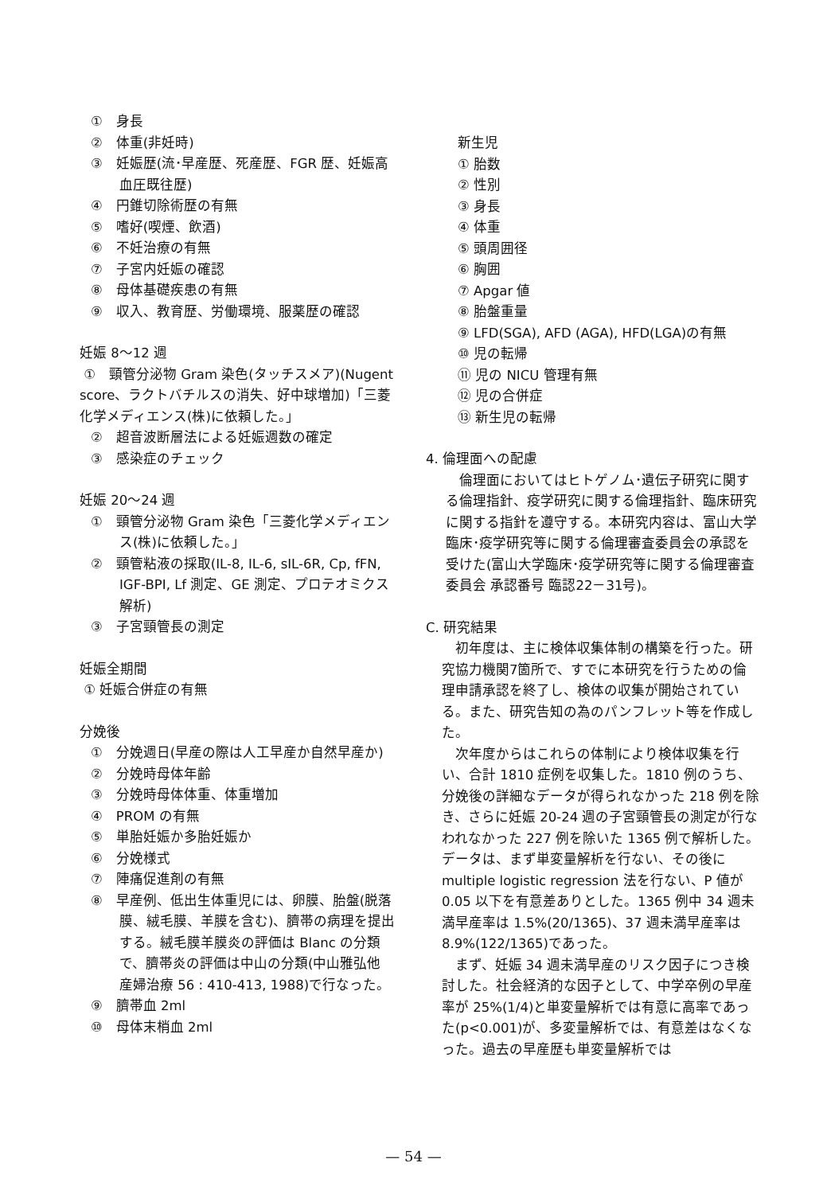①　身長
②　体重(非妊時)
③　妊娠歴(流･早産歴、死産歴、FGR 歴、妊娠高血圧既往歴)
④　円錐切除術歴の有無
⑤　嗜好(喫煙、飲酒)
⑥　不妊治療の有無
⑦　子宮内妊娠の確認
⑧　母体基礎疾患の有無
⑨　収入、教育歴、労働環境、服薬歴の確認
妊娠 8〜12 週
①　頸管分泌物 Gram 染色(タッチスメア)(Nugent score、ラクトバチルスの消失、好中球増加)「三菱化学メディエンス(株)に依頼した。」
②　超音波断層法による妊娠週数の確定
③　感染症のチェック
妊娠 20〜24 週
①　頸管分泌物 Gram 染色「三菱化学メディエンス(株)に依頼した。」
②　頸管粘液の採取(IL-8, IL-6, sIL-6R, Cp, fFN, IGF-BPI, Lf 測定、GE 測定、プロテオミクス解析)
③　子宮頸管長の測定
妊娠全期間
① 妊娠合併症の有無
分娩後
①　分娩週日(早産の際は人工早産か自然早産か)
②　分娩時母体年齢
③　分娩時母体体重、体重増加
④　PROM の有無
⑤　単胎妊娠か多胎妊娠か
⑥　分娩様式
⑦　陣痛促進剤の有無
⑧　早産例、低出生体重児には、卵膜、胎盤(脱落膜、絨毛膜、羊膜を含む)、臍帯の病理を提出する。絨毛膜羊膜炎の評価は Blanc の分類で、臍帯炎の評価は中山の分類(中山雅弘他 産婦治療 56 : 410-413, 1988)で行なった。
⑨　臍帯血 2ml
⑩　母体末梢血 2ml
新生児
① 胎数
② 性別
③ 身長
④ 体重
⑤ 頭周囲径
⑥ 胸囲
⑦ Apgar 値
⑧ 胎盤重量
⑨ LFD(SGA), AFD (AGA), HFD(LGA)の有無
⑩ 児の転帰
⑪ 児の NICU 管理有無
⑫ 児の合併症
⑬ 新生児の転帰
4. 倫理面への配慮
倫理面においてはヒトゲノム･遺伝子研究に関する倫理指針、疫学研究に関する倫理指針、臨床研究に関する指針を遵守する。本研究内容は、富山大学臨床･疫学研究等に関する倫理審査委員会の承認を受けた(富山大学臨床･疫学研究等に関する倫理審査委員会 承認番号 臨認22－31号)。
C. 研究結果
初年度は、主に検体収集体制の構築を行った。研究協力機関7箇所で、すでに本研究を行うための倫理申請承認を終了し、検体の収集が開始されている。また、研究告知の為のパンフレット等を作成した。
次年度からはこれらの体制により検体収集を行い、合計 1810 症例を収集した。1810 例のうち、分娩後の詳細なデータが得られなかった 218 例を除き、さらに妊娠 20-24 週の子宮頸管長の測定が行なわれなかった 227 例を除いた 1365 例で解析した。データは、まず単変量解析を行ない、その後に multiple logistic regression 法を行ない、P 値が 0.05 以下を有意差ありとした。1365 例中 34 週未満早産率は 1.5%(20/1365)、37 週未満早産率は 8.9%(122/1365)であった。
まず、妊娠 34 週未満早産のリスク因子につき検討した。社会経済的な因子として、中学卒例の早産率が 25%(1/4)と単変量解析では有意に高率であった(p<0.001)が、多変量解析では、有意差はなくなった。過去の早産歴も単変量解析では
— 54 —